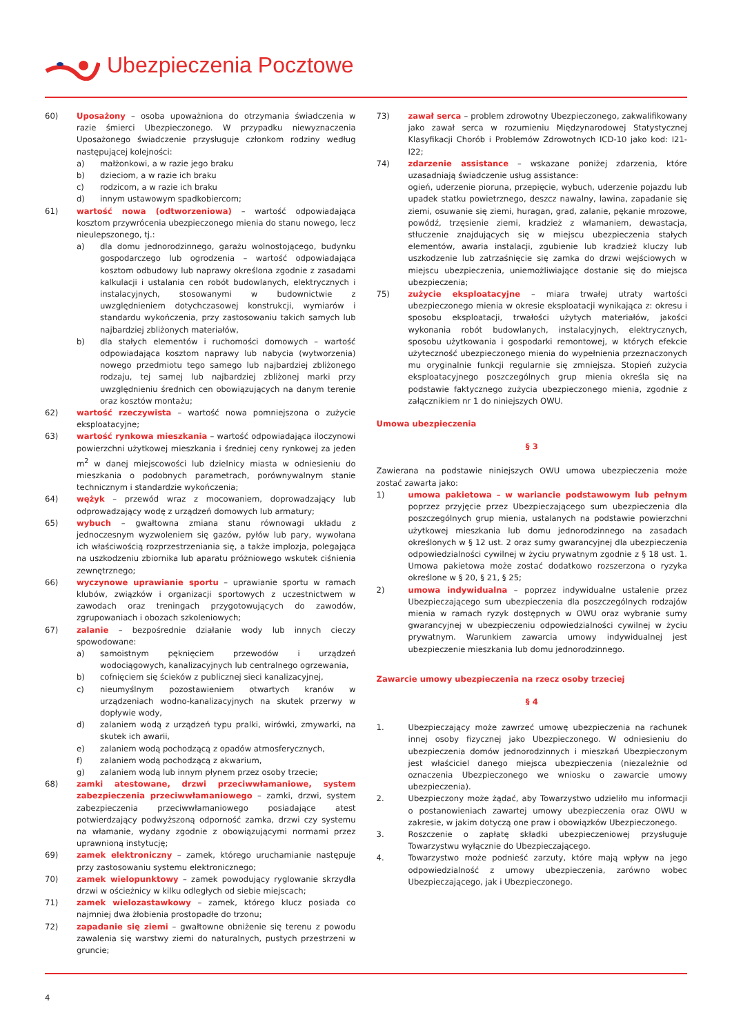Ubezpieczenia Pocztowe
60) Uposażony – osoba upoważniona do otrzymania świadczenia w razie śmierci Ubezpieczonego. W przypadku niewyznaczenia Uposażonego świadczenie przysługuje członkom rodziny według następującej kolejności:
a) małżonkowi, a w razie jego braku
b) dzieciom, a w razie ich braku
c) rodzicom, a w razie ich braku
d) innym ustawowym spadkobiercom;
61) wartość nowa (odtworzeniowa) – wartość odpowiadająca kosztom przywrócenia ubezpieczonego mienia do stanu nowego, lecz nieulepszonego, tj.:
a) dla domu jednorodzinnego, garażu wolnostojącego, budynku gospodarczego lub ogrodzenia – wartość odpowiadająca kosztom odbudowy lub naprawy określona zgodnie z zasadami kalkulacji i ustalania cen robót budowlanych, elektrycznych i instalacyjnych, stosowanymi w budownictwie z uwzględnieniem dotychczasowej konstrukcji, wymiarów i standardu wykończenia, przy zastosowaniu takich samych lub najbardziej zbliżonych materiałów,
b) dla stałych elementów i ruchomości domowych – wartość odpowiadająca kosztom naprawy lub nabycia (wytworzenia) nowego przedmiotu tego samego lub najbardziej zbliżonego rodzaju, tej samej lub najbardziej zbliżonej marki przy uwzględnieniu średnich cen obowiązujących na danym terenie oraz kosztów montażu;
62) wartość rzeczywista – wartość nowa pomniejszona o zużycie eksploatacyjne;
63) wartość rynkowa mieszkania – wartość odpowiadająca iloczynowi powierzchni użytkowej mieszkania i średniej ceny rynkowej za jeden m<sup>2</sup> w danej miejscowości lub dzielnicy miasta w odniesieniu do mieszkania o podobnych parametrach, porównywalnym stanie technicznym i standardzie wykończenia;
64) wężyk – przewód wraz z mocowaniem, doprowadzający lub odprowadzający wodę z urządzeń domowych lub armatury;
65) wybuch – gwałtowna zmiana stanu równowagi układu z jednoczesnym wyzwoleniem się gazów, pyłów lub pary, wywołana ich właściwością rozprzestrzeniania się, a także implozja, polegająca na uszkodzeniu zbiornika lub aparatu próżniowego wskutek ciśnienia zewnętrznego;
66) wyczynowe uprawianie sportu – uprawianie sportu w ramach klubów, związków i organizacji sportowych z uczestnictwem w zawodach oraz treningach przygotowujących do zawodów, zgrupowaniach i obozach szkoleniowych;
67) zalanie – bezpośrednie działanie wody lub innych cieczy spowodowane:
a) samoistnym pęknięciem przewodów i urządzeń wodociągowych, kanalizacyjnych lub centralnego ogrzewania,
b) cofnięciem się ścieków z publicznej sieci kanalizacyjnej,
c) nieumyślnym pozostawieniem otwartych kranów w urządzeniach wodno-kanalizacyjnych na skutek przerwy w dopływie wody,
d) zalaniem wodą z urządzeń typu pralki, wirówki, zmywarki, na skutek ich awarii,
e) zalaniem wodą pochodzącą z opadów atmosferycznych,
f) zalaniem wodą pochodzącą z akwarium,
g) zalaniem wodą lub innym płynem przez osoby trzecie;
68) zamki atestowane, drzwi przeciwwłamaniowe, system zabezpieczenia przeciwwłamaniowego – zamki, drzwi, system zabezpieczenia przeciwwłamaniowego posiadające atest potwierdzający podwyższoną odporność zamka, drzwi czy systemu na włamanie, wydany zgodnie z obowiązującymi normami przez uprawnioną instytucję;
69) zamek elektroniczny – zamek, którego uruchamianie następuje przy zastosowaniu systemu elektronicznego;
70) zamek wielopunktowy – zamek powodujący ryglowanie skrzydła drzwi w ościeżnicy w kilku odległych od siebie miejscach;
71) zamek wielozastawkowy – zamek, którego klucz posiada co najmniej dwa żłobienia prostopadłe do trzonu;
72) zapadanie się ziemi – gwałtowne obniżenie się terenu z powodu zawalenia się warstwy ziemi do naturalnych, pustych przestrzeni w gruncie;
73) zawał serca – problem zdrowotny Ubezpieczonego, zakwalifikowany jako zawał serca w rozumieniu Międzynarodowej Statystycznej Klasyfikacji Chorób i Problemów Zdrowotnych ICD-10 jako kod: I21-I22;
74) zdarzenie assistance – wskazane poniżej zdarzenia, które uzasadniają świadczenie usług assistance:
ogień, uderzenie pioruna, przepięcie, wybuch, uderzenie pojazdu lub upadek statku powietrznego, deszcz nawalny, lawina, zapadanie się ziemi, osuwanie się ziemi, huragan, grad, zalanie, pękanie mrozowe, powódź, trzęsienie ziemi, kradzież z włamaniem, dewastacja, stłuczenie znajdujących się w miejscu ubezpieczenia stałych elementów, awaria instalacji, zgubienie lub kradzież kluczy lub uszkodzenie lub zatrzaśnięcie się zamka do drzwi wejściowych w miejscu ubezpieczenia, uniemożliwiające dostanie się do miejsca ubezpieczenia;
75) zużycie eksploatacyjne – miara trwałej utraty wartości ubezpieczonego mienia w okresie eksploatacji wynikająca z: okresu i sposobu eksploatacji, trwałości użytych materiałów, jakości wykonania robót budowlanych, instalacyjnych, elektrycznych, sposobu użytkowania i gospodarki remontowej, w których efekcie użyteczność ubezpieczonego mienia do wypełnienia przeznaczonych mu oryginalnie funkcji regularnie się zmniejsza. Stopień zużycia eksploatacyjnego poszczególnych grup mienia określa się na podstawie faktycznego zużycia ubezpieczonego mienia, zgodnie z załącznikiem nr 1 do niniejszych OWU.
Umowa ubezpieczenia
§ 3
Zawierana na podstawie niniejszych OWU umowa ubezpieczenia może zostać zawarta jako:
1) umowa pakietowa – w wariancie podstawowym lub pełnym poprzez przyjęcie przez Ubezpieczającego sum ubezpieczenia dla poszczególnych grup mienia, ustalanych na podstawie powierzchni użytkowej mieszkania lub domu jednorodzinnego na zasadach określonych w § 12 ust. 2 oraz sumy gwarancyjnej dla ubezpieczenia odpowiedzialności cywilnej w życiu prywatnym zgodnie z § 18 ust. 1. Umowa pakietowa może zostać dodatkowo rozszerzona o ryzyka określone w § 20, § 21, § 25;
2) umowa indywidualna – poprzez indywidualne ustalenie przez Ubezpieczającego sum ubezpieczenia dla poszczególnych rodzajów mienia w ramach ryzyk dostępnych w OWU oraz wybranie sumy gwarancyjnej w ubezpieczeniu odpowiedzialności cywilnej w życiu prywatnym. Warunkiem zawarcia umowy indywidualnej jest ubezpieczenie mieszkania lub domu jednorodzinnego.
Zawarcie umowy ubezpieczenia na rzecz osoby trzeciej
§ 4
1. Ubezpieczający może zawrzeć umowę ubezpieczenia na rachunek innej osoby fizycznej jako Ubezpieczonego. W odniesieniu do ubezpieczenia domów jednorodzinnych i mieszkań Ubezpieczonym jest właściciel danego miejsca ubezpieczenia (niezależnie od oznaczenia Ubezpieczonego we wniosku o zawarcie umowy ubezpieczenia).
2. Ubezpieczony może żądać, aby Towarzystwo udzieliło mu informacji o postanowieniach zawartej umowy ubezpieczenia oraz OWU w zakresie, w jakim dotyczą one praw i obowiązków Ubezpieczonego.
3. Roszczenie o zapłatę składki ubezpieczeniowej przysługuje Towarzystwu wyłącznie do Ubezpieczającego.
4. Towarzystwo może podnieść zarzuty, które mają wpływ na jego odpowiedzialność z umowy ubezpieczenia, zarówno wobec Ubezpieczającego, jak i Ubezpieczonego.
4